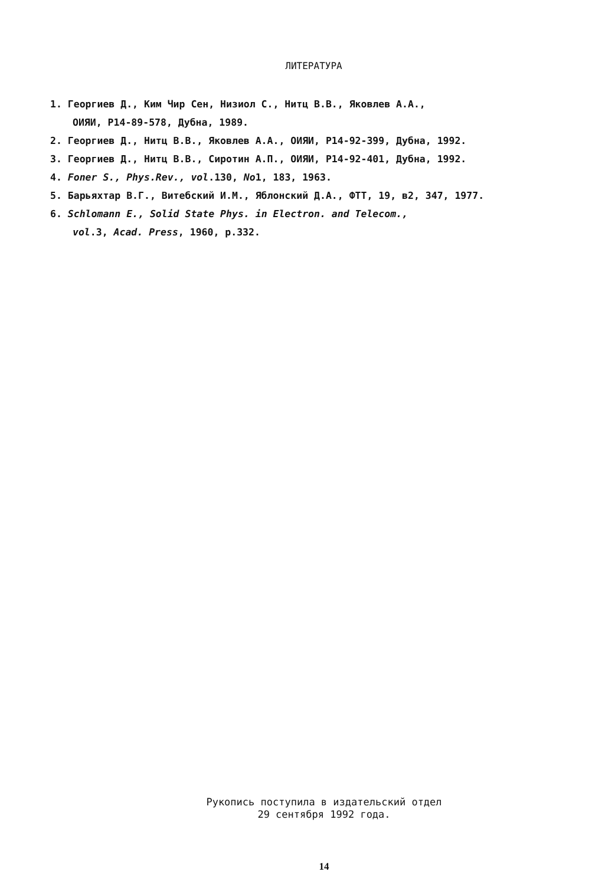ЛИТЕРАТУРА
1. Георгиев Д., Ким Чир Сен, Низиол С., Нитц В.В., Яковлев А.А.,
ОИЯИ, Р14-89-578, Дубна, 1989.
2. Георгиев Д., Нитц В.В., Яковлев А.А., ОИЯИ, Р14-92-399, Дубна, 1992.
3. Георгиев Д., Нитц В.В., Сиротин А.П., ОИЯИ, Р14-92-401, Дубна, 1992.
4. Foner S., Phys.Rev., vol.130, No1, 183, 1963.
5. Барьяхтар В.Г., Витебский И.М., Яблонский Д.А., ФТТ, 19, в2, 347, 1977.
6. Schlomann E., Solid State Phys. in Electron. and Telecom.,
vol.3, Acad. Press, 1960, p.332.
Рукопись поступила в издательский отдел
29 сентября 1992 года.
14